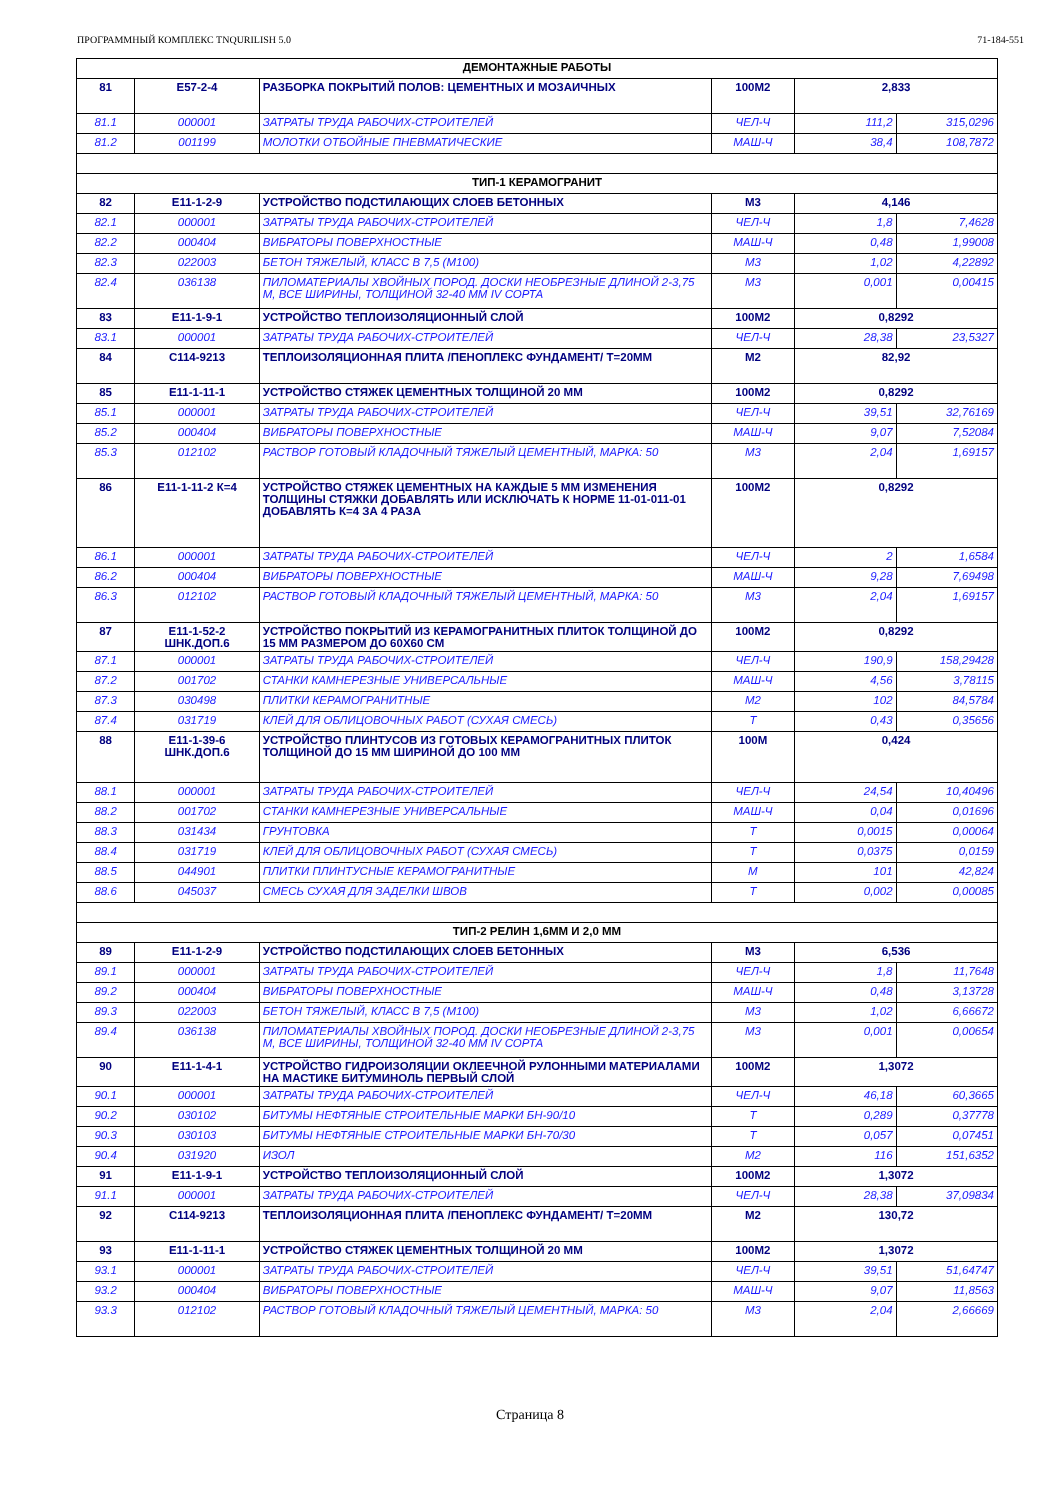ПРОГРАММНЫЙ КОМПЛЕКС TNQURILISH 5.0 71-184-551
| ДЕМОНТАЖНЫЕ РАБОТЫ | | | | | |
| 81 | Е57-2-4 | РАЗБОРКА ПОКРЫТИЙ ПОЛОВ: ЦЕМЕНТНЫХ И МОЗАИЧНЫХ | 100М2 | 2,833 | |
| 81.1 | 000001 | ЗАТРАТЫ ТРУДА РАБОЧИХ-СТРОИТЕЛЕЙ | ЧЕЛ-Ч | 111,2 | 315,0296 |
| 81.2 | 001199 | МОЛОТКИ ОТБОЙНЫЕ ПНЕВМАТИЧЕСКИЕ | МАШ-Ч | 38,4 | 108,7872 |
| ТИП-1 КЕРАМОГРАНИТ | | | | | |
| 82 | Е11-1-2-9 | УСТРОЙСТВО ПОДСТИЛАЮЩИХ СЛОЕВ БЕТОННЫХ | М3 | 4,146 | |
| 82.1 | 000001 | ЗАТРАТЫ ТРУДА РАБОЧИХ-СТРОИТЕЛЕЙ | ЧЕЛ-Ч | 1,8 | 7,4628 |
| 82.2 | 000404 | ВИБРАТОРЫ ПОВЕРХНОСТНЫЕ | МАШ-Ч | 0,48 | 1,99008 |
| 82.3 | 022003 | БЕТОН ТЯЖЕЛЫЙ, КЛАСС В 7,5 (М100) | М3 | 1,02 | 4,22892 |
| 82.4 | 036138 | ПИЛОМАТЕРИАЛЫ ХВОЙНЫХ ПОРОД. ДОСКИ НЕОБРЕЗНЫЕ ДЛИНОЙ 2-3,75 М, ВСЕ ШИРИНЫ, ТОЛЩИНОЙ 32-40 ММ IV СОРТА | М3 | 0,001 | 0,00415 |
| 83 | Е11-1-9-1 | УСТРОЙСТВО ТЕПЛОИЗОЛЯЦИОННЫЙ СЛОЙ | 100М2 | 0,8292 | |
| 83.1 | 000001 | ЗАТРАТЫ ТРУДА РАБОЧИХ-СТРОИТЕЛЕЙ | ЧЕЛ-Ч | 28,38 | 23,5327 |
| 84 | С114-9213 | ТЕПЛОИЗОЛЯЦИОННАЯ ПЛИТА /ПЕНОПЛЕКС ФУНДАМЕНТ/ Т=20ММ | М2 | 82,92 | |
| 85 | Е11-1-11-1 | УСТРОЙСТВО СТЯЖЕК ЦЕМЕНТНЫХ ТОЛЩИНОЙ 20 ММ | 100М2 | 0,8292 | |
| 85.1 | 000001 | ЗАТРАТЫ ТРУДА РАБОЧИХ-СТРОИТЕЛЕЙ | ЧЕЛ-Ч | 39,51 | 32,76169 |
| 85.2 | 000404 | ВИБРАТОРЫ ПОВЕРХНОСТНЫЕ | МАШ-Ч | 9,07 | 7,52084 |
| 85.3 | 012102 | РАСТВОР ГОТОВЫЙ КЛАДОЧНЫЙ ТЯЖЕЛЫЙ ЦЕМЕНТНЫЙ, МАРКА: 50 | М3 | 2,04 | 1,69157 |
| 86 | Е11-1-11-2 К=4 | УСТРОЙСТВО СТЯЖЕК ЦЕМЕНТНЫХ НА КАЖДЫЕ 5 ММ ИЗМЕНЕНИЯ ТОЛЩИНЫ СТЯЖКИ ДОБАВЛЯТЬ ИЛИ ИСКЛЮЧАТЬ К НОРМЕ 11-01-011-01 ДОБАВЛЯТЬ К=4 ЗА 4 РАЗА | 100М2 | 0,8292 | |
| 86.1 | 000001 | ЗАТРАТЫ ТРУДА РАБОЧИХ-СТРОИТЕЛЕЙ | ЧЕЛ-Ч | 2 | 1,6584 |
| 86.2 | 000404 | ВИБРАТОРЫ ПОВЕРХНОСТНЫЕ | МАШ-Ч | 9,28 | 7,69498 |
| 86.3 | 012102 | РАСТВОР ГОТОВЫЙ КЛАДОЧНЫЙ ТЯЖЕЛЫЙ ЦЕМЕНТНЫЙ, МАРКА: 50 | М3 | 2,04 | 1,69157 |
| 87 | Е11-1-52-2 ШНК.ДОП.6 | УСТРОЙСТВО ПОКРЫТИЙ ИЗ КЕРАМОГРАНИТНЫХ ПЛИТОК ТОЛЩИНОЙ ДО 15 ММ РАЗМЕРОМ ДО 60Х60 СМ | 100М2 | 0,8292 | |
| 87.1 | 000001 | ЗАТРАТЫ ТРУДА РАБОЧИХ-СТРОИТЕЛЕЙ | ЧЕЛ-Ч | 190,9 | 158,29428 |
| 87.2 | 001702 | СТАНКИ КАМНЕРЕЗНЫЕ УНИВЕРСАЛЬНЫЕ | МАШ-Ч | 4,56 | 3,78115 |
| 87.3 | 030498 | ПЛИТКИ КЕРАМОГРАНИТНЫЕ | М2 | 102 | 84,5784 |
| 87.4 | 031719 | КЛЕЙ ДЛЯ ОБЛИЦОВОЧНЫХ РАБОТ (СУХАЯ СМЕСЬ) | Т | 0,43 | 0,35656 |
| 88 | Е11-1-39-6 ШНК.ДОП.6 | УСТРОЙСТВО ПЛИНТУСОВ ИЗ ГОТОВЫХ КЕРАМОГРАНИТНЫХ ПЛИТОК ТОЛЩИНОЙ ДО 15 ММ ШИРИНОЙ ДО 100 ММ | 100М | 0,424 | |
| 88.1 | 000001 | ЗАТРАТЫ ТРУДА РАБОЧИХ-СТРОИТЕЛЕЙ | ЧЕЛ-Ч | 24,54 | 10,40496 |
| 88.2 | 001702 | СТАНКИ КАМНЕРЕЗНЫЕ УНИВЕРСАЛЬНЫЕ | МАШ-Ч | 0,04 | 0,01696 |
| 88.3 | 031434 | ГРУНТОВКА | Т | 0,0015 | 0,00064 |
| 88.4 | 031719 | КЛЕЙ ДЛЯ ОБЛИЦОВОЧНЫХ РАБОТ (СУХАЯ СМЕСЬ) | Т | 0,0375 | 0,0159 |
| 88.5 | 044901 | ПЛИТКИ ПЛИНТУСНЫЕ КЕРАМОГРАНИТНЫЕ | М | 101 | 42,824 |
| 88.6 | 045037 | СМЕСЬ СУХАЯ ДЛЯ ЗАДЕЛКИ ШВОВ | Т | 0,002 | 0,00085 |
| ТИП-2 РЕЛИН 1,6ММ И 2,0 ММ | | | | | |
| 89 | Е11-1-2-9 | УСТРОЙСТВО ПОДСТИЛАЮЩИХ СЛОЕВ БЕТОННЫХ | М3 | 6,536 | |
| 89.1 | 000001 | ЗАТРАТЫ ТРУДА РАБОЧИХ-СТРОИТЕЛЕЙ | ЧЕЛ-Ч | 1,8 | 11,7648 |
| 89.2 | 000404 | ВИБРАТОРЫ ПОВЕРХНОСТНЫЕ | МАШ-Ч | 0,48 | 3,13728 |
| 89.3 | 022003 | БЕТОН ТЯЖЕЛЫЙ, КЛАСС В 7,5 (М100) | М3 | 1,02 | 6,66672 |
| 89.4 | 036138 | ПИЛОМАТЕРИАЛЫ ХВОЙНЫХ ПОРОД. ДОСКИ НЕОБРЕЗНЫЕ ДЛИНОЙ 2-3,75 М, ВСЕ ШИРИНЫ, ТОЛЩИНОЙ 32-40 ММ IV СОРТА | М3 | 0,001 | 0,00654 |
| 90 | Е11-1-4-1 | УСТРОЙСТВО ГИДРОИЗОЛЯЦИИ ОКЛЕЕЧНОЙ РУЛОННЫМИ МАТЕРИАЛАМИ НА МАСТИКЕ БИТУМИНОЛЬ ПЕРВЫЙ СЛОЙ | 100М2 | 1,3072 | |
| 90.1 | 000001 | ЗАТРАТЫ ТРУДА РАБОЧИХ-СТРОИТЕЛЕЙ | ЧЕЛ-Ч | 46,18 | 60,3665 |
| 90.2 | 030102 | БИТУМЫ НЕФТЯНЫЕ СТРОИТЕЛЬНЫЕ МАРКИ БН-90/10 | Т | 0,289 | 0,37778 |
| 90.3 | 030103 | БИТУМЫ НЕФТЯНЫЕ СТРОИТЕЛЬНЫЕ МАРКИ БН-70/30 | Т | 0,057 | 0,07451 |
| 90.4 | 031920 | ИЗОЛ | М2 | 116 | 151,6352 |
| 91 | Е11-1-9-1 | УСТРОЙСТВО ТЕПЛОИЗОЛЯЦИОННЫЙ СЛОЙ | 100М2 | 1,3072 | |
| 91.1 | 000001 | ЗАТРАТЫ ТРУДА РАБОЧИХ-СТРОИТЕЛЕЙ | ЧЕЛ-Ч | 28,38 | 37,09834 |
| 92 | С114-9213 | ТЕПЛОИЗОЛЯЦИОННАЯ ПЛИТА /ПЕНОПЛЕКС ФУНДАМЕНТ/ Т=20ММ | М2 | 130,72 | |
| 93 | Е11-1-11-1 | УСТРОЙСТВО СТЯЖЕК ЦЕМЕНТНЫХ ТОЛЩИНОЙ 20 ММ | 100М2 | 1,3072 | |
| 93.1 | 000001 | ЗАТРАТЫ ТРУДА РАБОЧИХ-СТРОИТЕЛЕЙ | ЧЕЛ-Ч | 39,51 | 51,64747 |
| 93.2 | 000404 | ВИБРАТОРЫ ПОВЕРХНОСТНЫЕ | МАШ-Ч | 9,07 | 11,8563 |
| 93.3 | 012102 | РАСТВОР ГОТОВЫЙ КЛАДОЧНЫЙ ТЯЖЕЛЫЙ ЦЕМЕНТНЫЙ, МАРКА: 50 | М3 | 2,04 | 2,66669 |
Страница 8